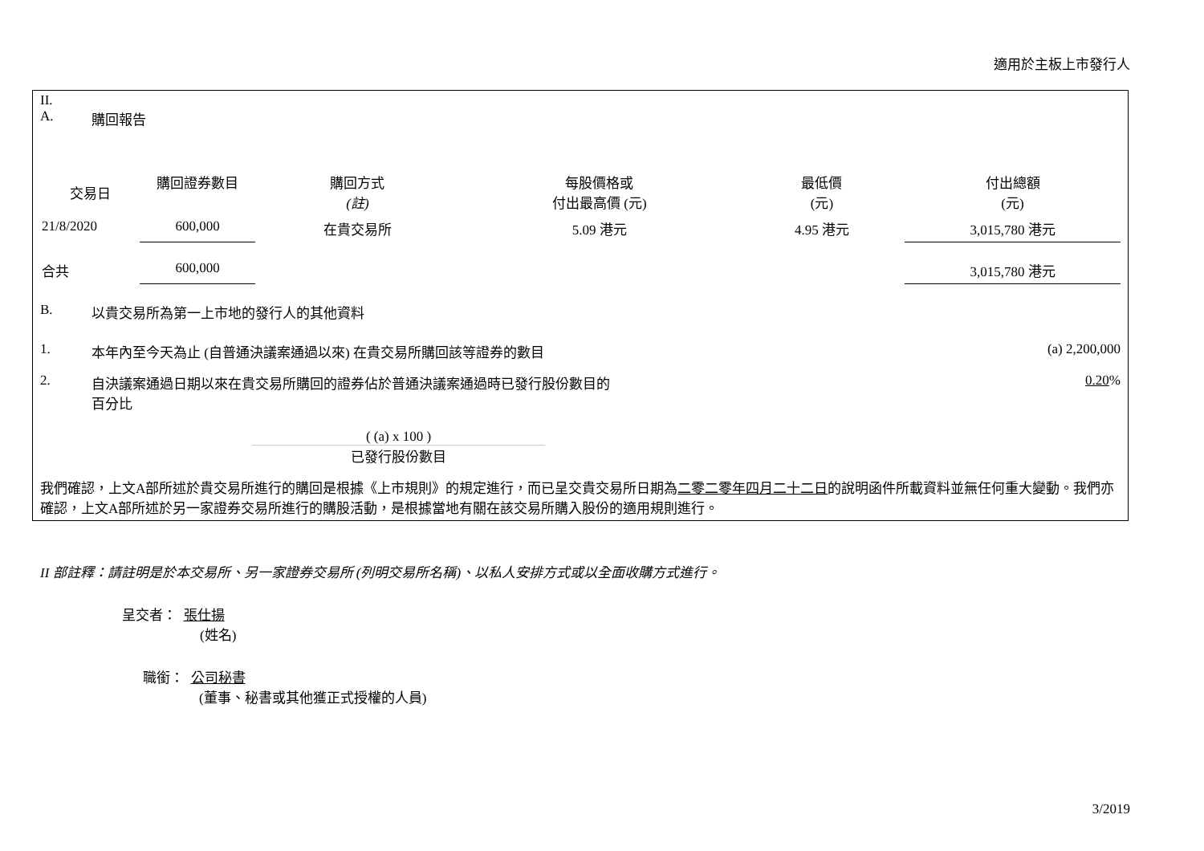適用於主板上市發行人
II.
A. 購回報告
| 交易日 | 購回證券數目 | 購回方式 (註) | 每股價格或 付出最高價 (元) | 最低價 (元) | 付出總額 (元) |
| --- | --- | --- | --- | --- | --- |
| 21/8/2020 | 600,000 | 在貴交易所 | 5.09 港元 | 4.95 港元 | 3,015,780 港元 |
| 合共 | 600,000 | | | | 3,015,780 港元 |
B. 以貴交易所為第一上市地的發行人的其他資料
1. 本年內至今天為止 (自普通決議案通過以來) 在貴交易所購回該等證券的數目 (a) 2,200,000
2. 自決議案通過日期以來在貴交易所購回的證券佔於普通決議案通過時已發行股份數目的
百分比 0.20%
( (a) x 100 )
已發行股份數目
我們確認，上文A部所述於貴交易所進行的購回是根據《上市規則》的規定進行，而已呈交貴交易所日期為二零二零年四月二十二日的說明函件所載資料並無任何重大變動。我們亦確認，上文A部所述於另一家證券交易所進行的購股活動，是根據當地有關在該交易所購入股份的適用規則進行。
II 部註釋：請註明是於本交易所、另一家證券交易所 (列明交易所名稱)、以私人安排方式或以全面收購方式進行。
呈交者： 張仕揚
(姓名)
職銜： 公司秘書
(董事、秘書或其他獲正式授權的人員)
3/2019